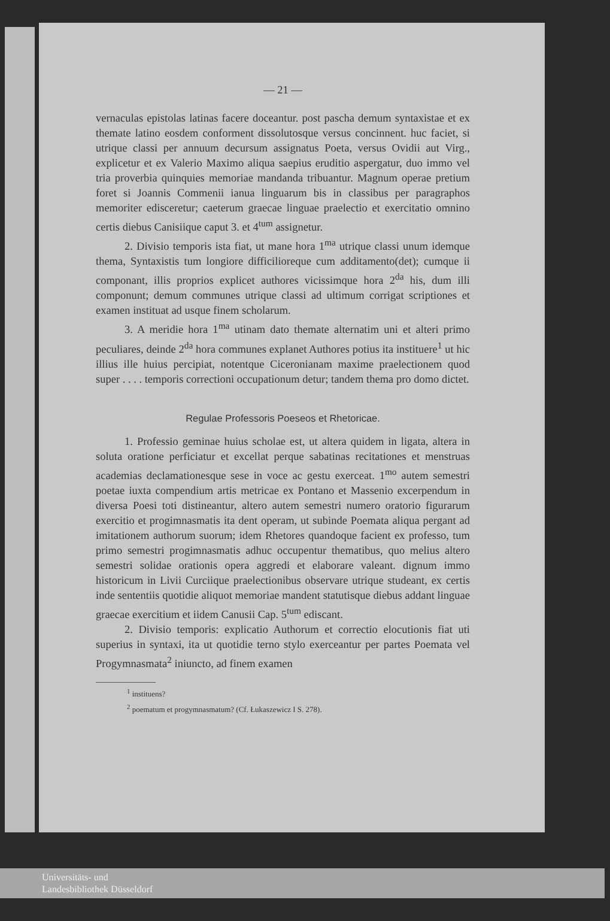— 21 —
vernaculas epistolas latinas facere doceantur. post pascha demum syntaxistae et ex themate latino eosdem conforment dissolutosque versus concinnent. huc faciet, si utrique classi per annuum decursum assignatus Poeta, versus Ovidii aut Virg., explicetur et ex Valerio Maximo aliqua saepius eruditio aspergatur, duo immo vel tria proverbia quinquies memoriae mandanda tribuantur. Magnum operae pretium foret si Joannis Commenii ianua linguarum bis in classibus per paragraphos memoriter edisceretur; caeterum graecae linguae praelectio et exercitatio omnino certis diebus Canisiique caput 3. et 4<sup>tum</sup> assignetur.
2. Divisio temporis ista fiat, ut mane hora 1<sup>ma</sup> utrique classi unum idemque thema, Syntaxistis tum longiore difficilioreque cum additamento(det); cumque ii componant, illis proprios explicet authores vicissimque hora 2<sup>da</sup> his, dum illi componunt; demum communes utrique classi ad ultimum corrigat scriptiones et examen instituat ad usque finem scholarum.
3. A meridie hora 1<sup>ma</sup> utinam dato themate alternatim uni et alteri primo peculiares, deinde 2<sup>da</sup> hora communes explanet Authores potius ita instituere<sup>1</sup> ut hic illius ille huius percipiat, notentque Ciceronianam maxime praelectionem quod super . . . . temporis correctioni occupationum detur; tandem thema pro domo dictet.
Regulae Professoris Poeseos et Rhetoricae.
1. Professio geminae huius scholae est, ut altera quidem in ligata, altera in soluta oratione perficiatur et excellat perque sabatinas recitationes et menstruas academias declamationesque sese in voce ac gestu exerceat. 1<sup>mo</sup> autem semestri poetae iuxta compendium artis metricae ex Pontano et Massenio excerpendum in diversa Poesi toti distineantur, altero autem semestri numero oratorio figurarum exercitio et progimnasmatis ita dent operam, ut subinde Poemata aliqua pergant ad imitationem authorum suorum; idem Rhetores quandoque facient ex professo, tum primo semestri progimnasmatis adhuc occupentur thematibus, quo melius altero semestri solidae orationis opera aggredi et elaborare valeant. dignum immo historicum in Livii Curciique praelectionibus observare utrique studeant, ex certis inde sententiis quotidie aliquot memoriae mandent statutisque diebus addant linguae graecae exercitium et iidem Canusii Cap. 5<sup>tum</sup> ediscant.
2. Divisio temporis: explicatio Authorum et correctio elocutionis fiat uti superius in syntaxi, ita ut quotidie terno stylo exerceantur per partes Poemata vel Progymnasmata<sup>2</sup> iniuncto, ad finem examen
<sup>1</sup> instituens?
<sup>2</sup> poematum et progymnasmatum? (Cf. Łukaszewicz I S. 278).
Universitäts- und
Landesbibliothek Düsseldorf